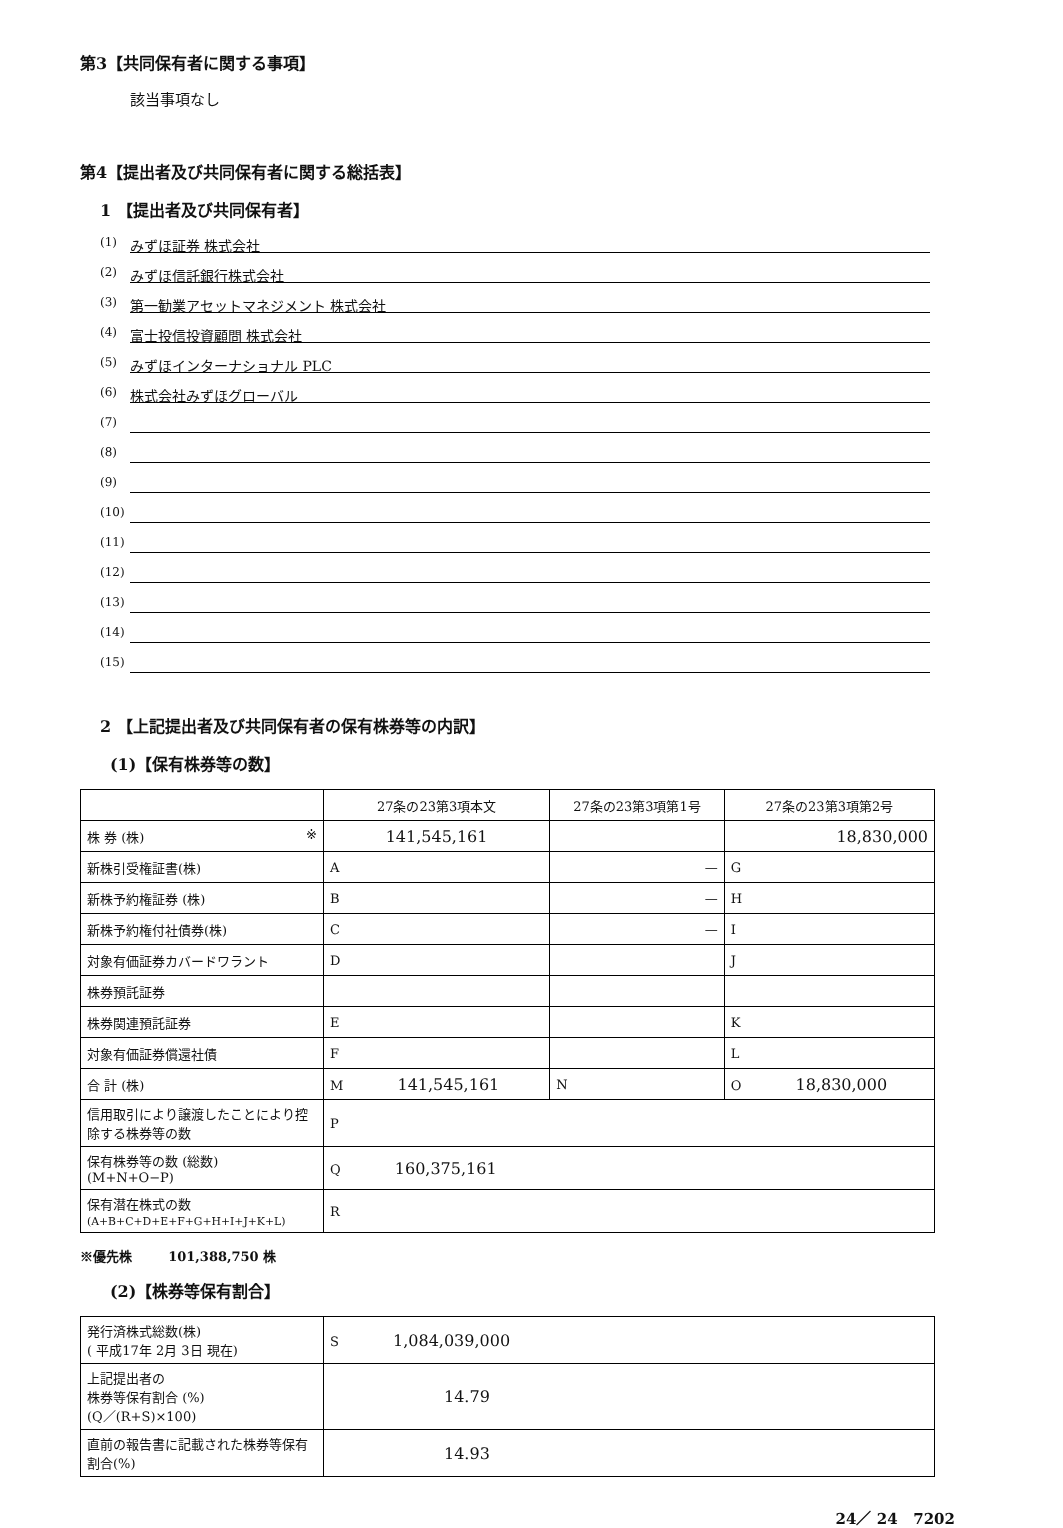第3【共同保有者に関する事項】
該当事項なし
第4【提出者及び共同保有者に関する総括表】
1 【提出者及び共同保有者】
(1) みずほ証券 株式会社
(2) みずほ信託銀行株式会社
(3) 第一勧業アセットマネジメント 株式会社
(4) 富士投信投資顧問 株式会社
(5) みずほインターナショナル PLC
(6) 株式会社みずほグローバル
(7)
(8)
(9)
(10)
(11)
(12)
(13)
(14)
(15)
2 【上記提出者及び共同保有者の保有株券等の内訳】
(1)【保有株券等の数】
| | 27条の23第3項本文 | 27条の23第3項第1号 | 27条の23第3項第2号 |
| --- | --- | --- | --- |
| 株 券 (株) ※ | 141,545,161 | | 18,830,000 |
| 新株引受権証書(株) | A | — | G |
| 新株予約権証券 (株) | B | — | H |
| 新株予約権付社債券(株) | C | — | I |
| 対象有価証券カバードワラント | D | | J |
| 株券預託証券 | | | |
| 株券関連預託証券 | E | | K |
| 対象有価証券償還社債 | F | | L |
| 合 計 (株) | M 141,545,161 | N | O 18,830,000 |
| 信用取引により譲渡したことにより控除する株券等の数 | P | | |
| 保有株券等の数 (総数) (M+N+O−P) | Q 160,375,161 | | |
| 保有潜在株式の数 (A+B+C+D+E+F+G+H+I+J+K+L) | R | | |
※優先株 101,388,750 株
(2)【株券等保有割合】
| 発行済株式総数(株) ( 平成17年 2月 3日 現在) | S 1,084,039,000 |
| 上記提出者の 株券等保有割合 (%) (Q／(R+S)×100) | 14.79 |
| 直前の報告書に記載された株券等保有割合(%) | 14.93 |
24／ 24 7202